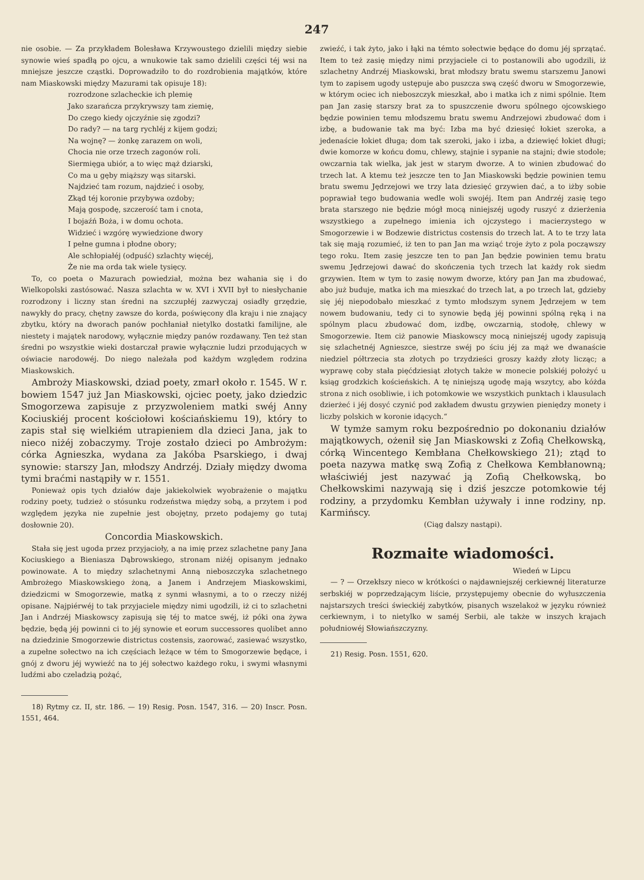247
nie osobie. — Za przykładem Bolesława Krzywoustego dzielili między siebie synowie wieś spadłą po ojcu, a wnukowie tak samo dzielili części téj wsi na mniejsze jeszcze cząstki. Doprowadziło to do rozdrobienia majątków, które nam Miaskowski między Mazurami tak opisuje 18):
rozrodzone szlacheckie ich plemię
Jako szarańcza przykrywszy tam ziemię,
Do czego kiedy ojczyźnie się zgodzi?
Do rady? — na targ rychléj z kijem godzi;
Na wojnę? — żonkę zarazem on woli,
Chocia nie orze trzech zagonów roli.
Siermięga ubiór, a to więc mąż dziarski,
Co ma u gęby miąższy wąs sitarski.
Najdzieć tam rozum, najdzieć i osoby,
Zkąd téj koronie przybywa ozdoby;
Mają gospodę, szczerość tam i cnota,
I bojaźń Boża, i w domu ochota.
Widzieć i wzgórę wywiedzione dwory
I pełne gumna i płodne obory;
Ale schłopiałéj (odpuść) szlachty więcéj,
Że nie ma orda tak wiele tysięcy.
To, co poeta o Mazurach powiedział, można bez wahania się i do Wielkopolski zastósować. Nasza szlachta w w. XVI i XVII był to niesłychanie rozrodzony i liczny stan średni na szczupłéj zazwyczaj osiadły grzędzie, nawykły do pracy, chętny zawsze do korda, poświęcony dla kraju i nie znający zbytku, który na dworach panów pochłaniał nietylko dostatki familijne, ale niestety i majątek narodowy, wyłącznie między panów rozdawany. Ten też stan średni po wszystkie wieki dostarczał prawie wyłącznie ludzi przodujących w oświacie narodowéj. Do niego należała pod każdym względem rodzina Miaskowskich.
Ambroży Miaskowski, dziad poety, zmarł około r. 1545. W r. bowiem 1547 już Jan Miaskowski, ojciec poety, jako dziedzic Smogorzewa zapisuje z przyzwoleniem matki swéj Anny Kociuskiéj procent kościołowi kościańskiemu 19), który to zapis stał się wielkiém utrapieniem dla dzieci Jana, jak to nieco niżéj zobaczymy. Troje zostało dzieci po Ambrożym: córka Agnieszka, wydana za Jakóba Psarskiego, i dwaj synowie: starszy Jan, młodszy Andrzéj. Działy między dwoma tymi braćmi nastąpiły w r. 1551.
Ponieważ opis tych działów daje jakiekolwiek wyobrażenie o majątku rodziny poety, tudzież o stósunku rodzeństwa między sobą, a przytem i pod względem języka nie zupełnie jest obojętny, przeto podajemy go tutaj dosłownie 20).
Concordia Miaskowskich.
Stała się jest ugoda przez przyjacioły, a na imię przez szlachetne pany Jana Kociuskiego a Bieniasza Dąbrowskiego, stronam niżéj opisanym jednako powinowate. A to między szlachetnymi Anną nieboszczyka szlachetnego Ambrożego Miaskowskiego żoną, a Janem i Andrzejem Miaskowskimi, dziedzicmi w Smogorzewie, matką z synmi własnymi, a to o rzeczy niżéj opisane. Najpiérwéj to tak przyjaciele między nimi ugodzili, iż ci to szlachetni Jan i Andrzéj Miaskowscy zapisują się téj to matce swéj, iż póki ona żywa będzie, będą jéj powinni ci to jéj synowie et eorum successores quolibet anno na dziedzinie Smogorzewie districtus costensis, zaorować, zasiewać wszystko, a zupełne sołectwo na ich częściach leżące w tém to Smogorzewie będące, i gnój z dworu jéj wywieźć na to jéj sołectwo każdego roku, i swymi własnymi ludźmi abo czeladzią pożąć,
18) Rytmy cz. II, str. 186. — 19) Resig. Posn. 1547, 316. — 20) Inscr. Posn. 1551, 464.
zwieźć, i tak żyto, jako i łąki na témto sołectwie będące do domu jéj sprzątać. Item to też zasię między nimi przyjaciele ci to postanowili abo ugodzili, iż szlachetny Andrzéj Miaskowski, brat młodszy bratu swemu starszemu Janowi tym to zapisem ugody ustępuje abo puszcza swą część dworu w Smogorzewie, w którym ociec ich nieboszczyk mieszkał, abo i matka ich z nimi spólnie. Item pan Jan zasię starszy brat za to spuszczenie dworu spólnego ojcowskiego będzie powinien temu młodszemu bratu swemu Andrzejowi zbudować dom i izbę, a budowanie tak ma być: Izba ma być dziesięć łokiet szeroka, a jedenaście łokiet długa; dom tak szeroki, jako i izba, a dziewięć łokiet długi; dwie komorze w końcu domu, chlewy, stajnie i sypanie na stajni; dwie stodole; owczarnia tak wielka, jak jest w starym dworze. A to winien zbudować do trzech lat. A ktemu też jeszcze ten to Jan Miaskowski będzie powinien temu bratu swemu Jędrzejowi we trzy lata dziesięć grzywien dać, a to iżby sobie poprawiał tego budowania wedle woli swojéj. Item pan Andrzéj zasię tego brata starszego nie będzie mógł mocą niniejszéj ugody ruszyć z dzierżenia wszystkiego a zupełnego imienia ich ojczystego i macierzystego w Smogorzewie i w Bodzewie districtus costensis do trzech lat. A to te trzy lata tak się mają rozumieć, iż ten to pan Jan ma wziąć troje żyto z pola począwszy tego roku. Item zasię jeszcze ten to pan Jan będzie powinien temu bratu swemu Jędrzejowi dawać do skończenia tych trzech lat każdy rok siedm grzywien. Item w tym to zasię nowym dworze, który pan Jan ma zbudować, abo już buduje, matka ich ma mieszkać do trzech lat, a po trzech lat, gdzieby się jéj niepodobało mieszkać z tymto młodszym synem Jędrzejem w tem nowem budowaniu, tedy ci to synowie będą jéj powinni spólną ręką i na spólnym placu zbudować dom, izdbę, owczarnią, stodołę, chlewy w Smogorzewie. Item ciż panowie Miaskowscy mocą niniejszéj ugody zapisują się szlachetnéj Agnieszce, siestrze swéj po ściu jéj za mąż we dwanaście niedziel półtrzecia sta złotych po trzydzieści groszy każdy złoty licząc; a wyprawę coby stała pięćdziesiąt złotych także w monecie polskiéj położyć u ksiąg grodzkich kościeńskich. A tę niniejszą ugodę mają wszytcy, abo kóżda strona z nich osobliwie, i ich potomkowie we wszystkich punktach i klausulach dzierżeć i jéj dosyć czynić pod zakładem dwustu grzywien pieniędzy monety i liczby polskich w koronie idących.“
W tymże samym roku bezpośrednio po dokonaniu działów majątkowych, ożenił się Jan Miaskowski z Zofią Chełkowską, córką Wincentego Kembłana Chełkowskiego 21); ztąd to poeta nazywa matkę swą Zofią z Chełkowa Kembłanowną; właściwiéj jest nazywać ją Zofią Chełkowską, bo Chełkowskimi nazywają się i dziś jeszcze potomkowie téj rodziny, a przydomku Kembłan używały i inne rodziny, np. Karmińscy.
(Ciąg dalszy nastąpi).
Rozmaite wiadomości.
Wiedeń w Lipcu
— ? — Orzekłszy nieco w krótkości o najdawniejszéj cerkiewnéj literaturze serbskiéj w poprzedzającym liście, przystępujemy obecnie do wyłuszczenia najstarszych treści świeckiéj zabytków, pisanych wszelakoż w języku również cerkiewnym, i to nietylko w saméj Serbii, ale także w inszych krajach południowéj Słowiańszczyzny.
21) Resig. Posn. 1551, 620.